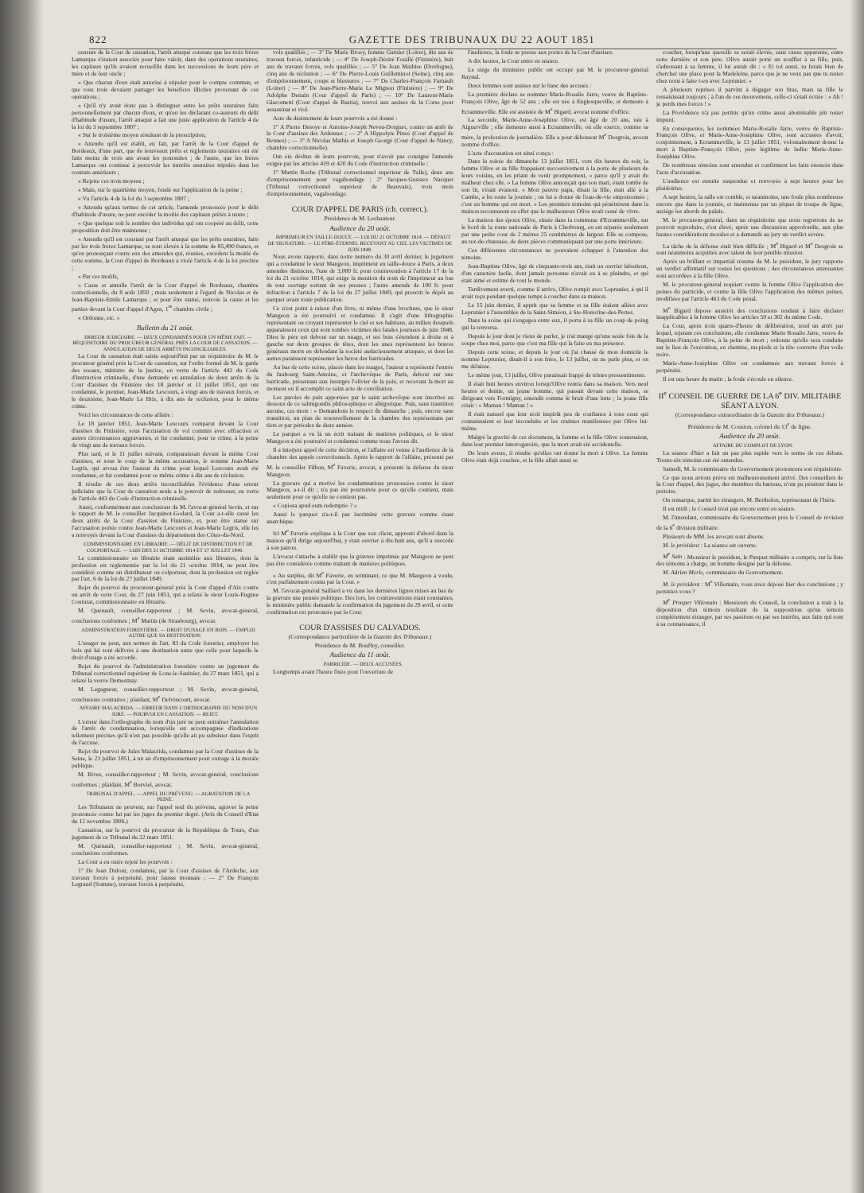822 GAZETTE DES TRIBUNAUX DU 22 AOUT 1851
censure de la Cour de cassation, l'arrêt attaqué constate que les trois frères Lamarque s'étaient associés pour faire valoir, dans des opérations usuraires, les capitaux qu'ils avaient recueillis dans les successions de leurs père et mère et de leur oncle ;
« Que chacun d'eux était autorisé à stipuler pour le compte commun, et que tous trois devaient partager les bénéfices illicites provenant de ces opérations ;
« Qu'il n'y avait donc pas à distinguer entre les prêts usuraires faits personnellement par chacun d'eux, et qu'en les déclarant co-auteurs du délit d'habitude d'usure, l'arrêt attaqué a fait une juste application de l'article 4 de la loi du 3 septembre 1807 ;
« Sur le troisième moyen résultant de la prescription,
« Attendu qu'il est établi, en fait, par l'arrêt de la Cour d'appel de Bordeaux, d'une part, que de nouveaux prêts et règlements usuraires ont été faits moins de trois ans avant les poursuites ; de l'autre, que les frères Lamarque ont continué à percevoir les intérêts usuraires stipulés dans les contrats antérieurs ;
« Rejette ces trois moyens ;
« Mais, sur le quatrième moyen, fondé sur l'application de la peine ;
« Vu l'article 4 de la loi du 3 septembre 1807 ;
« Attendu qu'aux termes de cet article, l'amende prononcée pour le délit d'habitude d'usure, ne peut excéder la moitié des capitaux prêtés à usure ;
« Que quelque soit le nombre des individus qui ont coopéré au délit, cette proposition doit être maintenue ;
« Attendu qu'il est constaté par l'arrêt attaqué que les prêts usuraires, faits par les trois frères Lamarque, se sont élevés à la somme de 85,490 francs, et qu'en prononçant contre eux des amendes qui, réunies, excèdent la moitié de cette somme, la Cour d'appel de Bordeaux a violé l'article 4 de la loi précitée ;
« Par ces motifs,
« Casse et annulle l'arrêt de la Cour d'appel de Bordeaux, chambre correctionnelle, du 8 août 1850 ; mais seulement à l'égard de Nicolas et de Jean-Baptiste-Emile Lamarque ; et pour être statué, renvoie la cause et les parties devant la Cour d'appel d'Agen, 1<sup>re</sup> chambre civile ;
« Ordonne, etc. »
Bulletin du 21 août.
ERREUR JUDICIAIRE. — DEUX CONDAMNÉS POUR UN MÊME FAIT. — RÉQUISITOIRE DU PROCUREUR GÉNÉRAL PRÈS LA COUR DE CASSATION. — ANNULATION DE DEUX ARRÊTS INCONCILIABLES.
La Cour de cassation était saisie aujourd'hui par un réquisitoire de M. le procureur général près la Cour de cassation, sur l'ordre formel de M. le garde des sceaux, ministre de la justice, en vertu de l'article 443 du Code d'instruction criminelle, d'une demande en annulation de deux arrêts de la Cour d'assises du Finistère des 18 janvier et 11 juillet 1851, qui ont condamné, le premier, Jean-Marie Lescours, à vingt ans de travaux forcés, et le deuxième, Jean-Marie Le Bris, à dix ans de réclusion, pour le même crime.
Voici les circonstances de cette affaire :
Le 18 janvier 1851, Jean-Marie Lescours comparut devant la Cour d'assises du Finistère, sous l'accusation de vol commis avec effraction et autres circonstances aggravantes, et fut condamné, pour ce crime, à la peine de vingt ans de travaux forcés.
Plus tard, et le 11 juillet suivant, comparaissait devant la même Cour d'assises, et sous le coup de la même accusation, le nommé Jean-Marie Legris, qui avoua être l'auteur du crime pour lequel Lescours avait été condamné, et fut condamné pour ce même crime à dix ans de réclusion.
Il résulte de ces deux arrêts inconciliables l'évidence d'une erreur judiciaire que la Cour de cassation seule a le pouvoir de redresser, en vertu de l'article 443 du Code d'instruction criminelle.
Aussi, conformément aux conclusions de M. l'avocat-général Sevin, et sur le rapport de M. le conseiller Jacquinot-Godard, la Cour a-t-elle cassé les deux arrêts de la Cour d'assises du Finistère, et, pour être statué sur l'accusation portée contre Jean-Marie Lescours et Jean-Marie Legris, elle les a renvoyés devant la Cour d'assises du département des Côtes-du-Nord.
COMMISSIONNAIRE EN LIBRAIRIE. — DÉLIT DE DISTRIBUTION ET DE COLPORTAGE. — LOIS DES 21 OCTOBRE 1814 ET 27 JUILLET 1849.
Le commissionnaire en librairie étant assimilée aux libraires, dont la profession est réglementée par la loi du 21 octobre 1814, ne peut être considéré comme un distributeur ou colporteur, dont la profession est réglée par l'art. 6 de la loi du 27 juillet 1849.
Rejet du pourvoi du procureur-général près la Cour d'appel d'Aix contre un arrêt de cette Cour, du 27 juin 1851, qui a relaxé le sieur Louis-Eugène Couturat, commissionnaire en librairie.
M. Quénault, conseiller-rapporteur ; M. Sevin, avocat-général, conclusions conformes ; M<sup>e</sup> Martin (de Strasbourg), avocat.
ADMINISTRATION FORESTIÈRE. — DROIT D'USAGE EN BOIS. — EMPLOI AUTRE QUE SA DESTINATION.
L'usager ne peut, aux termes de l'art. 83 du Code forestier, employer les bois qui lui sont délivrés à une destination autre que celle pour laquelle le droit d'usage a été accordé.
Rejet du pourvoi de l'administration forestière contre un jugement du Tribunal correctionnel supérieur de Lons-le-Saulnier, du 27 mars 1851, qui a relaxé la veuve Demesmay.
M. Legagneur, conseiller-rapporteur ; M. Sevin, avocat-général, conclusions contraires ; plaidant, M<sup>e</sup> Delvincourt, avocat.
AFFAIRE MALACRIDA. — ERREUR DANS L'ORTHOGRAPHE DU NOM D'UN JURÉ. — POURVOI EN CASSATION. — REJET.
L'erreur dans l'orthographe du nom d'un juré ne peut entraîner l'annulation de l'arrêt de condamnation, lorsqu'elle est accompagnée d'indications tellement précises qu'il n'est pas possible qu'elle ait pu subsister dans l'esprit de l'accusé.
Rejet du pourvoi de Jules Malacrida, condamné par la Cour d'assises de la Seine, le 23 juillet 1851, à un an d'emprisonnement pour outrage à la morale publique.
M. Rives, conseiller-rapporteur ; M. Sevin, avocat-général, conclusions conformes ; plaidant, M<sup>e</sup> Bosviel, avocat.
TRIBUNAL D'APPEL. — APPEL DU PRÉVENU. — AGRAVATION DE LA PEINE.
Les Tribunaux ne peuvent, sur l'appel seul du prévenu, agraver la peine prononcée contre lui par les juges du premier degré. (Avis du Conseil d'Etat du 12 novembre 1806.)
Cassation, sur le pourvoi du procureur de la République de Tours, d'un jugement de ce Tribunal du 22 mars 1851.
M. Quénault, conseiller-rapporteur ; M. Sevin, avocat-général, conclusions conformes.
La Cour a en outre rejeté les pourvois :
1° De Jean Dufour, condamné, par la Cour d'assises de l'Ardèche, aux travaux forcés à perpétuité, pour fausse monnaie ; — 2° De François Legrand (Somme), travaux forcés à perpétuité,
vols qualifiés ; — 3° De Marie Broey, femme Garnier (Loiret), dix ans de travaux forcés, infanticide ; — 4° De Joseph-Désiré Fouillé (Finistère), huit ans de travaux forcés, vols qualifiés ; — 5° De Jean Mathise (Dordogne), cinq ans de réclusion ; — 6° De Pierre-Louis Guilleminot (Seine), cinq ans d'emprisonnement, coups et blessures ; — 7° De Charles-François Farnault (Loiret) ; — 8° De Jean-Pierre-Marie Le Mignon (Finistère) ; — 9° De Adolphe Denain (Cour d'appel de Paris) ; — 10° De Laurent-Marie Giacometti (Cour d'appel de Bastia), renvoi aux assises de la Corse pour assassinat et viol.
Acte du désistement de leurs pourvois a été donné :
1° A Pierre Desoye et Antoine-Joseph Neveu-Dorguet, contre un arrêt de la Cour d'assises des Ardennes ; — 2° A Hippolyte Pincé (Cour d'appel de Rennes) ; — 3° A Nicolas Mathis et Joseph Georgé (Cour d'appel de Nancy, chambre correctionnelle).
Ont été déchus de leurs pourvois, pour n'avoir pas consigné l'amende exigée par les articles 419 et 420 du Code d'instruction criminelle :
1° Martin Roche (Tribunal correctionnel supérieur de Tulle), deux ans d'emprisonnement pour vagabondage ; 2° Jacques-Gustave Nacquet (Tribunal correctionnel supérieur de Beauvais), trois mois d'emprisonnement, vagabondage.
COUR D'APPEL DE PARIS (ch. correct.).
Présidence de M. Lechanteur.
Audience du 20 août.
IMPRIMEUR EN TAILLE-DOUCE. — LOI DU 21 OCTOBRE 1814. — DÉFAUT DE SIGNATURE. — LE PÈRE-ÉTERNEL RECEVANT AU CIEL LES VICTIMES DE JUIN 1848.
Nous avons rapporté, dans notre numéro du 30 avril dernier, le jugement qui a condamné le sieur Mangeon, imprimeur en taille-douce à Paris, à deux amendes distinctes, l'une de 3,000 fr. pour contravention à l'article 17 de la loi du 21 octobre 1814, qui exige la mention du nom de l'imprimeur au bas de tout ouvrage sortant de ses presses ; l'autre amende de 100 fr. pour infraction à l'article 7 de la loi du 27 juillet 1849, qui prescrit le dépôt au parquet avant toute publication.
Ce n'est point à raison d'un livre, ni même d'une brochure, que le sieur Mangeon a été poursuivi et condamné. Il s'agit d'une lithographie représentant ou croyant représenter le ciel et ses habitans, au milieu desquels apparaissent ceux qui sont tombés victimes des fatales journées de juin 1848. Dieu le père est debout sur un nuage, et ses bras s'étendent à droite et à gauche sur deux groupes de têtes, dont les unes représentent les braves généraux morts en défendant la société audacieusement attaquée, et dont les autres paraissent représenter les héros des barricades.
Au bas de cette scène, placée dans les nuages, l'auteur a représenté l'entrée du faubourg Saint-Antoine, et l'archevêque de Paris, debout sur une barricade, présentant aux insurgés l'olivier de la paix, et recevant la mort au moment où il accomplit ce saint acte de conciliation.
Les paroles de paix apportées par le saint archevêque sont inscrites au dessous de ce salmigondis philosophique et allégorique. Puis, sans transition aucune, ces mots : « Demandons le respect du dimanche ; puis, encore sans transition, un plan de renouvellement de la chambre des représentans par tiers et par périodes de deux années.
Le parquet a vu là un écrit traitant de matières politiques, et le sieur Mangeon a été poursuivi et condamné comme nous l'avons dit.
Il a interjeté appel de cette décision, et l'affaire est venue à l'audience de la chambre des appels correctionnels. Après le rapport de l'affaire, présenté par M. le conseiller Filhon, M<sup>e</sup> Faverie, avocat, a présenté la défense du sieur Mangeon.
La gravure qui a motivé les condamnations prononcées contre le sieur Mangeon, a-t-il dit ; n'a pas été poursuivie pour ce qu'elle contient, mais seulement pour ce qu'elle ne contient pas.
« Copiosa apud eum redemptio ? »
Aussi le parquet n'a-t-il pas incriminé cette gravure comme étant anarchique.
Ici M<sup>e</sup> Faverie explique à la Cour que son client, apprenti d'abord dans la maison qu'il dirige aujourd'hui, y était ouvrier à dix-huit ans, qu'il a succédé à son patron.
L'avocat s'attache à établir que la gravure imprimée par Mangeon ne peut pas être considérée comme traitant de matières politiques.
« Au surplus, dit M<sup>e</sup> Faverie, en terminant, ce que M. Mangeon a voulu, c'est parfaitement connu par la Cour. »
M. l'avocat-général Saillard a vu dans les dernières lignes mises au bas de la gravure une pensée politique. Dès lors, les contraventions étant constantes, le ministère public demande la confirmation du jugement du 29 avril, et cette confirmation est prononcée par la Cour.
COUR D'ASSISES DU CALVADOS.
(Correspondance particulière de la Gazette des Tribunaux.)
Présidence de M. Bouffey, conseiller.
Audience du 11 août.
PARRICIDE. — DEUX ACCUSÉES.
Longtemps avant l'heure fixée pour l'ouverture de
l'audience, la foule se presse aux portes de la Cour d'assises.
A dix heures, la Cour entre en séance.
Le siége du ministère public est occupé par M. le procureur-général Raynal.
Deux femmes sont assises sur le banc des accusés :
La première déclare se nommer Marie-Rosalie Jarre, veuve de Baptiste-François Olive, âgé de 52 ans ; elle est née à Englesqueville, et demeure à Ecrammeville. Elle est assistée de M<sup>e</sup> Bigard, avocat nommé d'office.
La seconde, Marie-Anne-Joséphine Olive, est âgé de 20 ans, née à Aiguerville ; elle demeure aussi à Ecrammeville, où elle exerce, comme sa mère, la profession de journalière. Elle a pour défenseur M<sup>e</sup> Desgrois, avocat nommé d'office.
L'acte d'accusation est ainsi conçu :
Dans la soirée du dimanche 13 juillet 1851, vers dix heures du soir, la femme Olive et sa fille frappaient successivement à la porte de plusieurs de leurs voisins, en les priant de venir promptement, « parce qu'il y avait du malheur chez elle. » La femme Olive annonçait que son mari, étant tombé de son lit, s'était évanoui. « Mon pauvre papa, disait la fille, était allé à la Cambe, a bu toute la journée ; on lui a donné de l'eau-de-vie empoisonnée ; c'est un homme qui est mort. » Les premiers témoins qui pénétrèrent dans la maison reconnurent en effet que le malheureux Olive avait cessé de vivre.
La maison des époux Olive, située dans la commune d'Ecrammeville, sur le bord de la route nationale de Paris à Cherbourg, en est séparée seulement par une petite cour de 2 mètres 25 centimètres de largeur. Elle se compose, au rez-de-chaussée, de deux pièces communiquant par une porte intérieure.
Ces différentes circonstances ne pouvaient échapper à l'attention des témoins.
Jean-Baptiste Olive, âgé de cinquante-trois ans, était un ouvrier laborieux, d'un caractère facile, dont jamais personne n'avait eu à se plaindre, et qui était aimé et estimé de tout le monde.
Tardivement averti, comme il arrive, Olive rompit avec Leprunier, à qui il avait reçu pendant quelque temps à coucher dans sa maison.
Le 15 juin dernier, il apprit que sa femme et sa fille étaient allées avec Leprunier à l'assemblée de la Saint-Siméon, à Ste-Honorine-des-Pertes.
Dans la scène qui s'engagea entre eux, il porta à sa fille un coup de poing qui la renversa.
Depuis le jour dont je viens de parler, je n'ai mangé qu'une seule fois de la soupe chez moi, parce que c'est ma fille qui la faite en ma présence.
Depuis cette scène, et depuis le jour où j'ai chassé de mon domicile le nommé Leprunier, disait-il à son frère, le 13 juillet, on ne parle plus, et on me délaisse.
Le même jour, 13 juillet, Olive paraissait frappé de tristes pressentiments.
Il était huit heures environ lorsqu'Olive rentra dans sa maison. Vers neuf heures et demie, un jeune homme, qui passait devant cette maison, se dirigeant vers Formigny, entendit comme le bruit d'une lutte ; la jeune fille criait : « Maman ! Maman ! »
Il était naturel que leur récit inspirât peu de confiance à tous ceux qui connaissaient et leur inconduite et les craintes manifestées par Olive lui-même.
Malgré la gravité de ces documens, la femme et la fille Olive soutenaient, dans leur premier interrogatoire, que la mort avait été accidentelle.
De leurs aveux, il résulte qu'elles ont donné la mort à Olive. La femme Olive était déjà couchée, et la fille allait aussi se
coucher, lorsqu'une querelle se serait élevée, sans cause apparente, entre cette dernière et son père. Olive aurait porté un soufflet à sa fille, puis, s'adressant à sa femme, il lui aurait dit : « Et toi aussi, tu ferais bien de chercher une place pour la Madeleine, parce que je ne veux pas que tu restes chez nous à faire t-en avec Leprunier. »
A plusieurs reprises il parvint à dégager son bras, mais sa fille le ressaisissait toujours ; à l'un de ces mouvemens, celle-ci s'était écriée : « Ah ! je perds mes forces ! »
La Providence n'a pas permis qu'un crime aussi abominable pût rester impuni.
En conséquence, les nommées Marie-Rosalie Jarre, veuve de Baptiste-François Olive, et Marie-Anne-Joséphine Olive, sont accusées d'avoir, conjointement, à Ecrammeville, le 13 juillet 1851, volontairement donné la mort à Baptiste-François Olive, père légitime de ladite Marie-Anne-Joséphine Olive.
De nombreux témoins sont entendus et confirment les faits énoncés dans l'acte d'accusation.
L'audience est ensuite suspendue et renvoyée à sept heures pour les plaidoiries.
A sept heures, la salle est comble, et néanmoins, une foule plus nombreuse encore que dans la journée, et maintenue par un piquet de troupe de ligne, assiége les abords du palais.
M. le procureur-général, dans un réquisitoire que nous regrettons de ne pouvoir reproduire, s'est élevé, après une discussion approfondie, aux plus hautes considérations morales et a demandé au jury un verdict sévère.
La tâche de la défense était bien difficile ; M<sup>e</sup> Bigard et M<sup>e</sup> Desgrois se sont néanmoins acquittés avec talent de leur pénible mission.
Après un brillant et impartial résumé de M. le président, le jury rapporte un verdict affirmatif sur toutes les questions ; des circonstances atténuantes sont accordées à la fille Olive.
M. le procureur-général requiert contre la femme Olive l'application des peines du parricide, et contre la fille Olive l'application des mêmes peines, modifiées par l'article 463 du Code pénal.
M<sup>e</sup> Bigard dépose aussitôt des conclusions tendant à faire déclarer inapplicables à la femme Olive les articles 59 et 302 du même Code.
La Cour, après trois quarts-d'heure de délibération, rend un arrêt par lequel, rejetant ces conclusions, elle condamne Marie Rosalie Jarre, veuve de Baptiste-François Olive, à la peine de mort ; ordonne qu'elle sera conduite sur le lieu de l'exécution, en chemise, nu-pieds et la tête couverte d'un voile noire.
Marie-Anne-Joséphine Olive est condamnée aux travaux forcés à perpétuité.
Il est une heure du matin ; la foule s'écoule en silence.
II<sup>e</sup> CONSEIL DE GUERRE DE LA 6<sup>e</sup> DIV. MILITAIRE SÉANT A LYON.
(Correspondance extraordinaire de la Gazette des Tribunaux.)
Présidence de M. Couston, colonel du 13<sup>e</sup> de ligne.
Audience du 20 août.
AFFAIRE DU COMPLOT DE LYON.
La séance d'hier a fait un pas plus rapide vers le terme de ces débats. Trente-six témoins ont été entendus.
Samedi, M. le commissaire du Gouvernement prononcera son réquisitoire.
Ce que nous avions prévu est malheureusement arrivé. Des conseillers de la Cour d'appel, des juges, des membres du barreau, n'ont pu pénétrer dans le prétoire.
On remarque, parmi les étrangers, M. Berthelon, représentant de l'Isère.
Il est midi ; le Conseil n'est pas encore entré en séance.
M. l'intendant, commissaire du Gouvernement près le Conseil de révision de la 6<sup>e</sup> division militaire.
Plusieurs de MM. les avocats sont absens.
M. le président : La séance est ouverte.
M<sup>e</sup> Sain : Monsieur le président, le Parquet militaire a compris, sur la liste des témoins à charge, un homme désigné par la défense.
M. Adrien Merle, commissaire du Gouvernement.
M. le président : M<sup>e</sup> Villemain, vous avez déposé hier des conclusions ; y persistez-vous ?
M<sup>e</sup> Prosper Villemain : Messieurs du Conseil, la conclusion a trait à la déposition d'un témoin résultant de la supposition qu'un témoin complétement étranger, par ses passions ou par ses intérêts, aux faits qui sont à sa connaissance, il